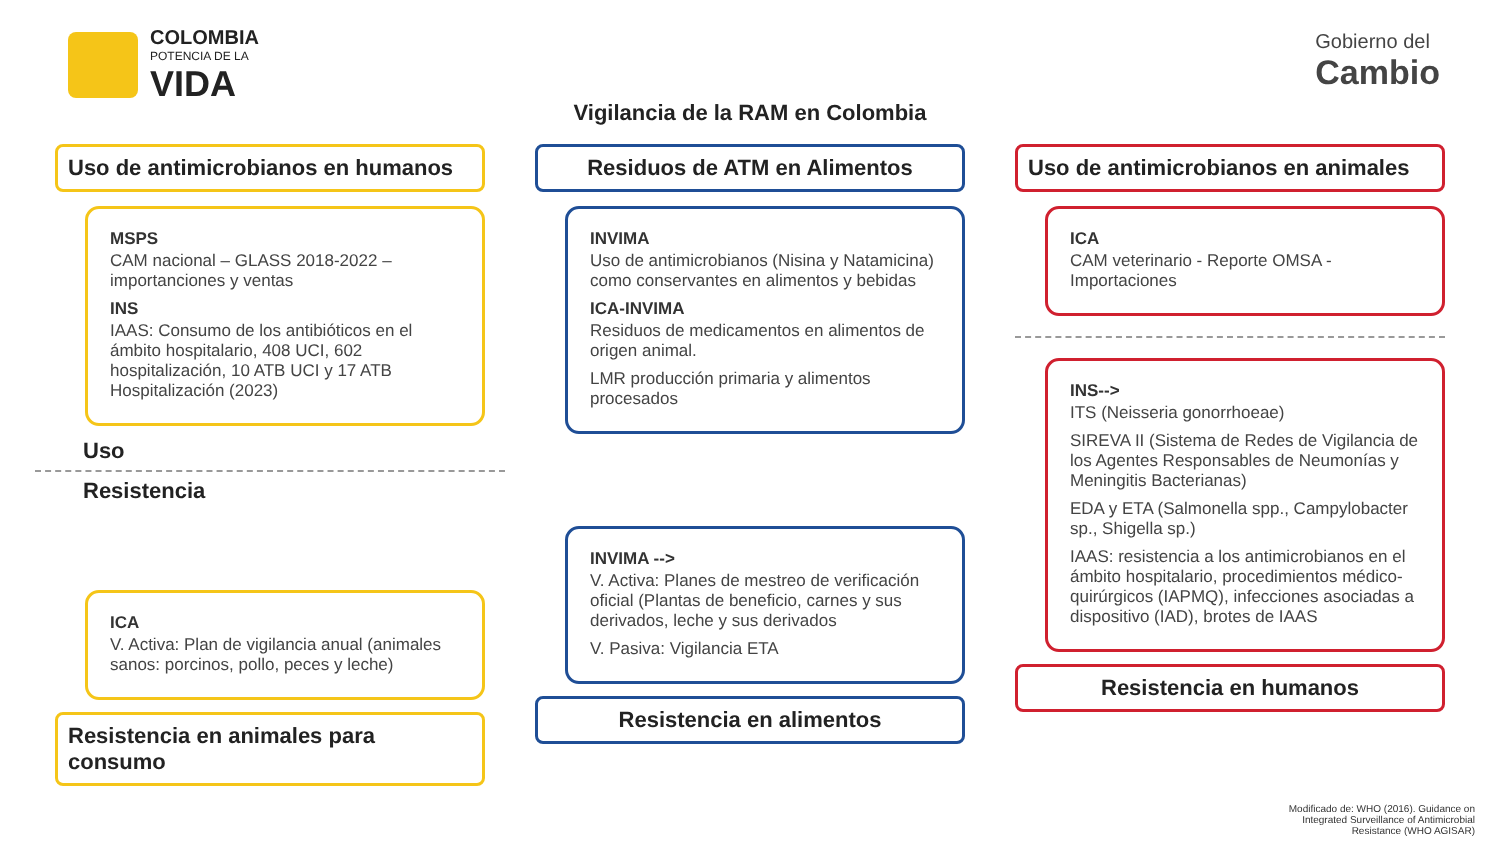COLOMBIA
POTENCIA DE LA
VIDA
Gobierno del
Cambio
Vigilancia de la RAM en Colombia
Uso de antimicrobianos en humanos
MSPS
CAM nacional – GLASS 2018-2022 – importanciones y ventas
INS
IAAS: Consumo de los antibióticos en el ámbito hospitalario, 408 UCI, 602 hospitalización, 10 ATB UCI y 17 ATB Hospitalización (2023)
Uso
Resistencia
ICA
V. Activa: Plan de vigilancia anual (animales sanos: porcinos, pollo, peces y leche)
Resistencia en animales para consumo
Residuos de ATM en Alimentos
INVIMA
Uso de antimicrobianos (Nisina y Natamicina) como conservantes en alimentos y bebidas
ICA-INVIMA
Residuos de medicamentos en alimentos de origen animal.
LMR producción primaria y alimentos procesados
INVIMA -->
V. Activa: Planes de mestreo de verificación oficial (Plantas de beneficio, carnes y sus derivados, leche y sus derivados
V. Pasiva: Vigilancia ETA
Resistencia en alimentos
Uso de antimicrobianos en animales
ICA
CAM veterinario - Reporte OMSA - Importaciones
INS-->
ITS (Neisseria gonorrhoeae)
SIREVA II (Sistema de Redes de Vigilancia de los Agentes Responsables de Neumonías y Meningitis Bacterianas)
EDA y ETA (Salmonella spp., Campylobacter sp., Shigella sp.)
IAAS: resistencia a los antimicrobianos en el ámbito hospitalario, procedimientos médico-quirúrgicos (IAPMQ), infecciones asociadas a dispositivo (IAD), brotes de IAAS
Resistencia en humanos
Modificado de: WHO (2016). Guidance on
Integrated Surveillance of Antimicrobial
Resistance (WHO AGISAR)